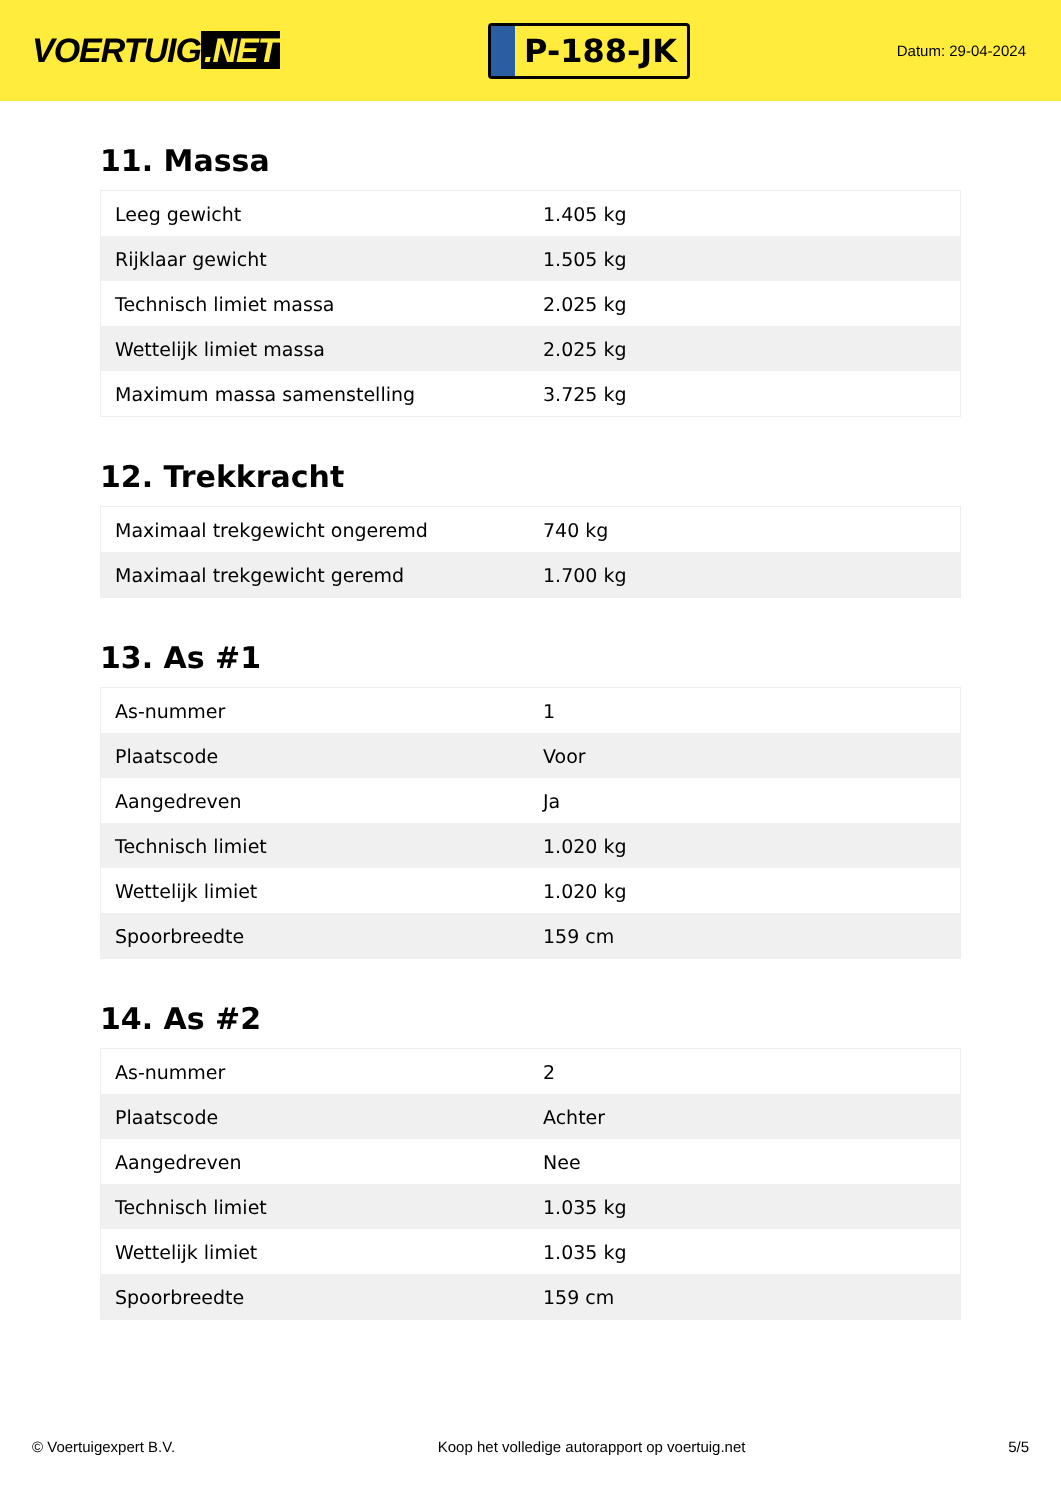VOERTUIG.NET
P-188-JK
Datum: 29-04-2024
11. Massa
| Leeg gewicht | 1.405 kg |
| Rijklaar gewicht | 1.505 kg |
| Technisch limiet massa | 2.025 kg |
| Wettelijk limiet massa | 2.025 kg |
| Maximum massa samenstelling | 3.725 kg |
12. Trekkracht
| Maximaal trekgewicht ongeremd | 740 kg |
| Maximaal trekgewicht geremd | 1.700 kg |
13. As #1
| As-nummer | 1 |
| Plaatscode | Voor |
| Aangedreven | Ja |
| Technisch limiet | 1.020 kg |
| Wettelijk limiet | 1.020 kg |
| Spoorbreedte | 159 cm |
14. As #2
| As-nummer | 2 |
| Plaatscode | Achter |
| Aangedreven | Nee |
| Technisch limiet | 1.035 kg |
| Wettelijk limiet | 1.035 kg |
| Spoorbreedte | 159 cm |
© Voertuigexpert B.V. Koop het volledige autorapport op voertuig.net 5/5